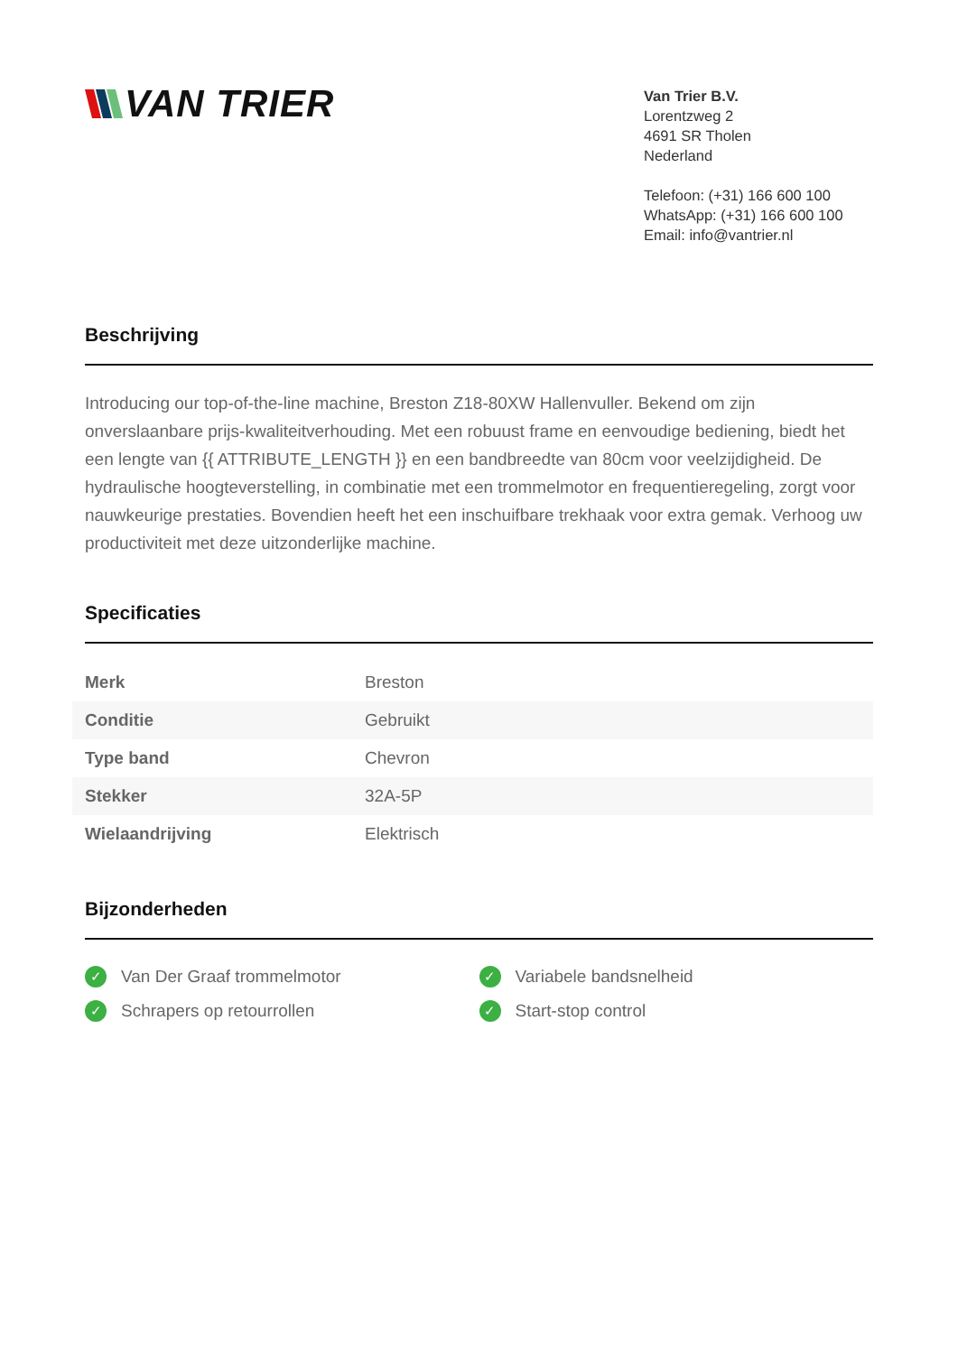VAN TRIER
Van Trier B.V.
Lorentzweg 2
4691 SR Tholen
Nederland
Telefoon: (+31) 166 600 100
WhatsApp: (+31) 166 600 100
Email: info@vantrier.nl
Beschrijving
Introducing our top-of-the-line machine, Breston Z18-80XW Hallenvuller. Bekend om zijn onverslaanbare prijs-kwaliteitverhouding. Met een robuust frame en eenvoudige bediening, biedt het een lengte van {{ ATTRIBUTE_LENGTH }} en een bandbreedte van 80cm voor veelzijdigheid. De hydraulische hoogteverstelling, in combinatie met een trommelmotor en frequentieregeling, zorgt voor nauwkeurige prestaties. Bovendien heeft het een inschuifbare trekhaak voor extra gemak. Verhoog uw productiviteit met deze uitzonderlijke machine.
Specificaties
| Merk | Breston |
| Conditie | Gebruikt |
| Type band | Chevron |
| Stekker | 32A-5P |
| Wielaandrijving | Elektrisch |
Bijzonderheden
✓ Van Der Graaf trommelmotor
✓ Variabele bandsnelheid
✓ Schrapers op retourrollen
✓ Start-stop control